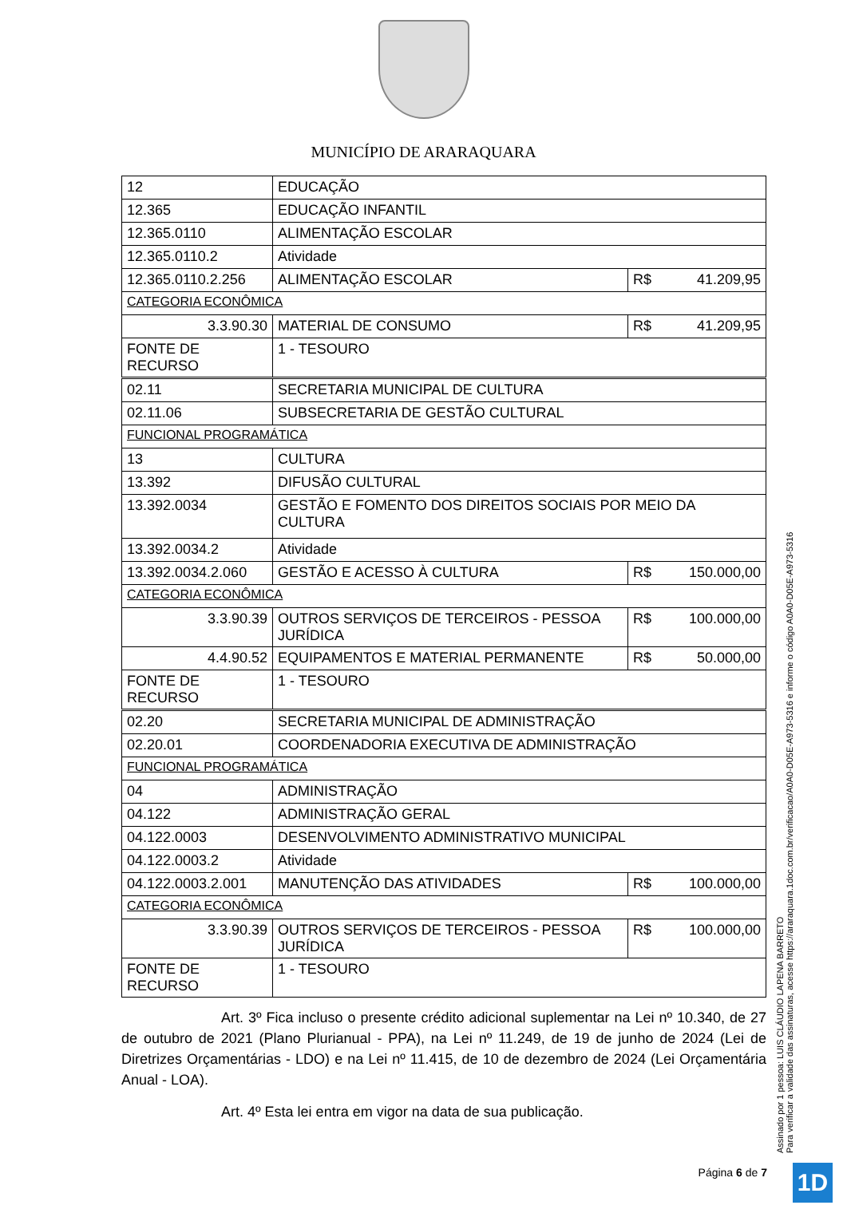MUNICÍPIO DE ARARAQUARA
| 12 | EDUCAÇÃO | |
| 12.365 | EDUCAÇÃO INFANTIL | |
| 12.365.0110 | ALIMENTAÇÃO ESCOLAR | |
| 12.365.0110.2 | Atividade | |
| 12.365.0110.2.256 | ALIMENTAÇÃO ESCOLAR | R$ 41.209,95 |
| CATEGORIA ECONÔMICA | | |
| 3.3.90.30 | MATERIAL DE CONSUMO | R$ 41.209,95 |
| FONTE DE RECURSO | 1 - TESOURO | |
| 02.11 | SECRETARIA MUNICIPAL DE CULTURA | |
| 02.11.06 | SUBSECRETARIA DE GESTÃO CULTURAL | |
| FUNCIONAL PROGRAMÁTICA | | |
| 13 | CULTURA | |
| 13.392 | DIFUSÃO CULTURAL | |
| 13.392.0034 | GESTÃO E FOMENTO DOS DIREITOS SOCIAIS POR MEIO DA CULTURA | |
| 13.392.0034.2 | Atividade | |
| 13.392.0034.2.060 | GESTÃO E ACESSO À CULTURA | R$ 150.000,00 |
| CATEGORIA ECONÔMICA | | |
| 3.3.90.39 | OUTROS SERVIÇOS DE TERCEIROS - PESSOA JURÍDICA | R$ 100.000,00 |
| 4.4.90.52 | EQUIPAMENTOS E MATERIAL PERMANENTE | R$ 50.000,00 |
| FONTE DE RECURSO | 1 - TESOURO | |
| 02.20 | SECRETARIA MUNICIPAL DE ADMINISTRAÇÃO | |
| 02.20.01 | COORDENADORIA EXECUTIVA DE ADMINISTRAÇÃO | |
| FUNCIONAL PROGRAMÁTICA | | |
| 04 | ADMINISTRAÇÃO | |
| 04.122 | ADMINISTRAÇÃO GERAL | |
| 04.122.0003 | DESENVOLVIMENTO ADMINISTRATIVO MUNICIPAL | |
| 04.122.0003.2 | Atividade | |
| 04.122.0003.2.001 | MANUTENÇÃO DAS ATIVIDADES | R$ 100.000,00 |
| CATEGORIA ECONÔMICA | | |
| 3.3.90.39 | OUTROS SERVIÇOS DE TERCEIROS - PESSOA JURÍDICA | R$ 100.000,00 |
| FONTE DE RECURSO | 1 - TESOURO | |
Art. 3º Fica incluso o presente crédito adicional suplementar na Lei nº 10.340, de 27 de outubro de 2021 (Plano Plurianual - PPA), na Lei nº 11.249, de 19 de junho de 2024 (Lei de Diretrizes Orçamentárias - LDO) e na Lei nº 11.415, de 10 de dezembro de 2024 (Lei Orçamentária Anual - LOA).
Art. 4º Esta lei entra em vigor na data de sua publicação.
Assinado por 1 pessoa: LUIS CLÁUDIO LAPENA BARRETO
Para verificar a validade das assinaturas, acesse https://araraquara.1doc.com.br/verificacao/A0A0-D05E-A973-5316 e informe o código A0A0-D05E-A973-5316
Página 6 de 7 1D